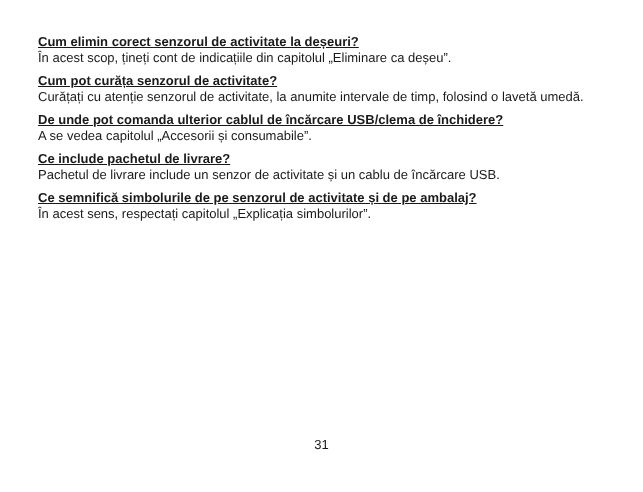Cum elimin corect senzorul de activitate la deșeuri?
În acest scop, țineți cont de indicațiile din capitolul „Eliminare ca deșeu”.
Cum pot curăța senzorul de activitate?
Curățați cu atenție senzorul de activitate, la anumite intervale de timp, folosind o lavetă umedă.
De unde pot comanda ulterior cablul de încărcare USB/clema de închidere?
A se vedea capitolul „Accesorii și consumabile”.
Ce include pachetul de livrare?
Pachetul de livrare include un senzor de activitate și un cablu de încărcare USB.
Ce semnifică simbolurile de pe senzorul de activitate și de pe ambalaj?
În acest sens, respectați capitolul „Explicația simbolurilor”.
31